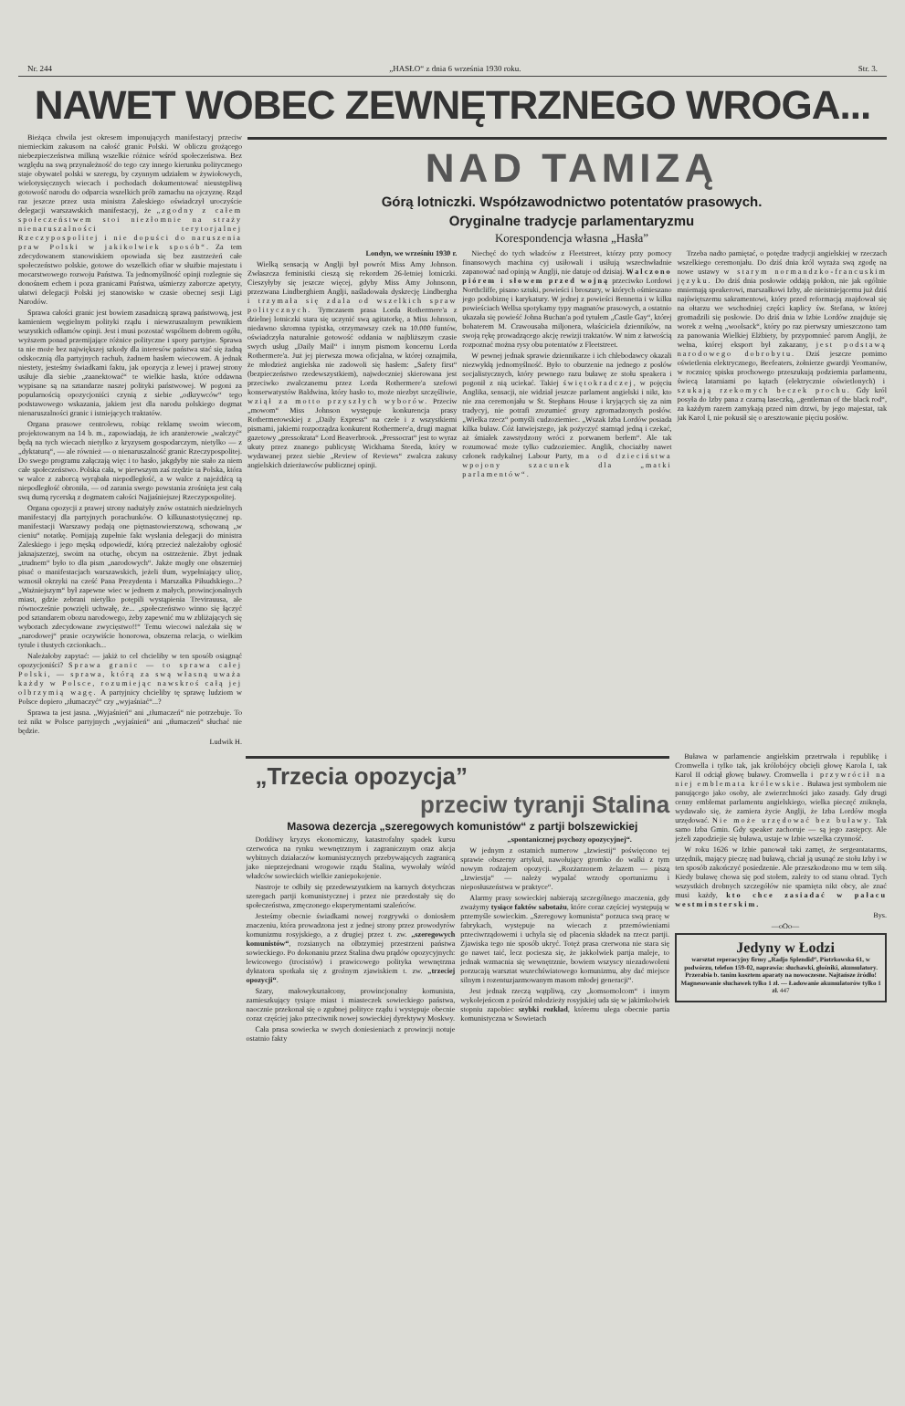Nr. 244 „HASŁO“ z dnia 6 września 1930 roku. Str. 3.
NAWET WOBEC ZEWNĘTRZNEGO WROGA...
Bieżąca chwila jest okresem imponujących manifestacyj przeciw niemieckim zakusom na całość granic Polski. W obliczu grożącego niebezpieczeństwa milkną wszelkie różnice wśród społeczeństwa. Bez względu na swą przynależność do tego czy innego kierunku politycznego staje obywatel polski w szeregu, by czynnym udziałem w żywiołowych, wielotysięcznych wiecach i pochodach dokumentować nieustępliwą gotowość narodu do odparcia wszelkich prób zamachu na ojczyznę. Rząd raz jeszcze przez usta ministra Zaleskiego oświadczył uroczyście delegacji warszawskich manifestacyj, że „zgodny z całem społeczeństwem stoi niezłomnie na straży nienaruszalności terytorjalnej Rzeczypospolitej i nie dopuści do naruszenia praw Polski w jakikolwiek sposób“. Za tem zdecydowanem stanowiskiem opowiada się bez zastrzeżeń całe społeczeństwo polskie, gotowe do wszelkich ofiar w służbie majestatu i mocarstwowego rozwoju Państwa. Ta jednomyślność opinji rozlegnie się donośnem echem i poza granicami Państwa, uśmierzy zaborcze apetyty, ułatwi delegacji Polski jej stanowisko w czasie obecnej sesji Ligi Narodów.
Sprawa całości granic jest bowiem zasadniczą sprawą państwową, jest kamieniem węgielnym polityki rządu i niewzruszalnym pewnikiem wszystkich odłamów opinji. Jest i musi pozostać wspólnem dobrem ogółu, wyższem ponad przemijające różnice polityczne i spory partyjne. Sprawa ta nie może bez największej szkody dla interesów państwa stać się żadną odskocznią dla partyjnych rachub, żadnem hasłem wiecowem. A jednak niestety, jesteśmy świadkami faktu, jak opozycja z lewej i prawej strony usiłuje dla siebie „zaanektować“ te wielkie hasła, które oddawna wypisane są na sztandarze naszej polityki państwowej. W pogoni za popularnością opozycjoniści czynią z siebie „odkrywców“ tego podstawowego wskazania, jakiem jest dla narodu polskiego dogmat nienaruszalności granic i istniejących traktatów.
Organa prasowe centrolewu, robiąc reklamę swoim wiecom, projektowanym na 14 b. m., zapowiadają, że ich aranżerowie „walczyć“ będą na tych wiecach nietylko z kryzysem gospodarczym, nietylko — z „dyktaturą“, — ale również — o nienaruszalność granic Rzeczypospolitej. Do swego programu załączają więc i to hasło, jakgdyby nie stało za niem całe społeczeństwo. Polska cała, w pierwszym zaś rzędzie ta Polska, która w walce z zaborcą wyrąbała niepodległość, a w walce z najeźdźcą tą niepodległość obroniła, — od zarania swego powstania zrośnięta jest całą swą dumą rycerską z dogmatem całości Najjaśniejszej Rzeczypospolitej.
Organa opozycji z prawej strony nadużyły znów ostatnich niedzielnych manifestacyj dla partyjnych porachunków. O kilkunastotysięcznej np. manifestacji Warszawy podają one piętnastowierszową, schowaną „w cieniu“ notatkę. Pomijają zupełnie fakt wysłania delegacji do ministra Zaleskiego i jego męską odpowiedź, którą przecież należałoby ogłosić jaknajszerzej, swoim na otuchę, obcym na ostrzeżenie. Zbyt jednak „trudnem“ było to dla pism „narodowych“. Jakże mogły one obszerniej pisać o manifestacjach warszawskich, jeżeli tłum, wypełniający ulicę, wznosił okrzyki na cześć Pana Prezydenta i Marszałka Piłsudskiego...? „Ważniejszym“ był zapewne wiec w jednem z małych, prowincjonalnych miast, gdzie zebrani nietylko potępili wystąpienia Trevirauusa, ale równocześnie powzięli uchwałę, że... „społeczeństwo winno się łączyć pod sztandarem obozu narodowego, żeby zapewnić mu w zbliżających się wyborach zdecydowane zwycięstwo!!“ Temu wiecowi należała się w „narodowej“ prasie oczywiście honorowa, obszerna relacja, o wielkim tytule i tłustych czcionkach...
Należałoby zapytać: — jakiż to cel chcieliby w ten sposób osiągnąć opozycjoniści? Sprawa granic — to sprawa całej Polski, — sprawa, którą za swą własną uważa każdy w Polsce, rozumiejąc nawskroś całą jej olbrzymią wagę. A partyjnicy chcieliby tę sprawę ludziom w Polsce dopiero „tłumaczyć“ czy „wyjaśniać“...?
Sprawa ta jest jasna. „Wyjaśnień“ ani „tłumaczeń“ nie potrzebuje. To też nikt w Polsce partyjnych „wyjaśnień“ ani „tłumaczeń“ słuchać nie będzie.
Ludwik H.
NAD TAMIZĄ
Górą lotniczki. Współzawodnictwo potentatów prasowych.
Oryginalne tradycje parlamentaryzmu
Korespondencja własna „Hasła”
Londyn, we wrześniu 1930 r.
Wielką sensacją w Anglji był powrót Miss Amy Johnson. Zwłaszcza feministki cieszą się rekordem 26-letniej lotniczki. Cieszyłyby się jeszcze więcej, gdyby Miss Amy Johnsonn, przezwana Lindberghiem Anglji, naśladowała dyskrecję Lindbergha i trzymała się zdala od wszelkich spraw politycznych. Tymczasem prasa Lorda Rothermere'a z dzielnej lotniczki stara się uczynić swą agitatorkę, a Miss Johnson, niedawno skromna typistka, otrzymawszy czek na 10.000 funtów, oświadczyła naturalnie gotowość oddania w najbliższym czasie swych usług „Daily Mail“ i innym pismom koncernu Lorda Rothermere'a. Już jej pierwsza mowa oficjalna, w której oznajmiła, że młodzież angielska nie zadowoli się hasłem: „Safety first“ (bezpieczeństwo rzedewszystkiem), najwdoczniej skierowana jest przeciwko zwalczanemu przez Lorda Rothermere'a szefowi konserwatystów Baldwina, który hasło to, może niezbyt szczęśliwie, wziął za motto przyszłych wyborów. Przeciw „mowom“ Miss Johnson występuje konkurencja prasy Rothermerowskiej z „Daily Express“ na czele i z wszystkiemi pismami, jakiemi rozporządza konkurent Rothermere'a, drugi magnat gazetowy „pressokrata“ Lord Beaverbrook. „Pressocrat“ jest to wyraz ukuty przez znanego publicystę Wickhama Steeda, który w wydawanej przez siebie „Review of Reviews“ zwalcza zakusy angielskich dzierżawców publicznej opinji.
Niechęć do tych władców z Fleetstreet, którzy przy pomocy finansowych machina cyj usiłowali i usiłują wszechwładnie zapanować nad opinją w Anglji, nie datuje od dzisiaj. Walczono piórem i słowem przed wojną przeciwko Lordowi Northcliffe, pisano sztuki, powieści i broszury, w których ośmieszano jego podobiznę i karykatury. W jednej z powieści Bennetta i w kilku powieściach Wellsa spotykamy typy magnatów prasowych, a ostatnio ukazała się powieść Johna Buchan'a pod tytułem „Castle Gay“, której bohaterem M. Crawousaba miljonera, właściciela dzienników, na swoją rękę prowadzącego akcję rewizji traktatów. W nim z łatwością rozpoznać można rysy obu potentatów z Fleetstreet.
W pewnej jednak sprawie dziennikarze i ich chlebodawcy okazali niezwykłą jednomyślność. Było to oburzenie na jednego z posłów socjalistycznych, który pewnego razu buławę ze stołu speakera i pogonił z nią uciekać. Takiej świętokradczej, w pojęciu Anglika, sensacji, nie widział jeszcze parlament angielski i nikt, kto nie zna ceremonjału w St. Stephans House i kryjących się za nim tradycyj, nie potrafi zrozumieć grozy zgromadzonych posłów. „Wielka rzecz“ pomyśli cudzoziemiec. „Wszak Izba Lordów posiada kilka buław. Cóż łatwiejszego, jak pożyczyć stamtąd jedną i czekać, aż śmiałek zawstydzony wróci z porwanem berłem“. Ale tak rozumować może tylko cudzoziemiec. Anglik, chociażby nawet członek radykalnej Labour Party, ma od dzieciństwa wpojony szacunek dla „matki parlamentów“.
Trzeba nadto pamiętać, o potędze tradycji angielskiej w rzeczach wszelkiego ceremonjału. Do dziś dnia król wyraża swą zgodę na nowe ustawy w starym normandzko-francuskim języku. Do dziś dnia posłowie oddają pokłon, nie jak ogólnie mniemają speakerowi, marszałkowi Izby, ale nieistniejącemu już dziś najświętszemu sakramentowi, który przed reformacją znajdował się na ołtarzu we wschodniej części kaplicy św. Stefana, w której gromadzili się posłowie. Do dziś dnia w Izbie Lordów znajduje się worek z wełną „woolsack“, który po raz pierwszy umieszczono tam za panowania Wielkiej Elżbiety, by przypomnieć parom Anglji, że wełna, której eksport był zakazany, jest podstawą narodowego dobrobytu. Dziś jeszcze pomimo oświetlenia elektrycznego, Beefeaters, żołnierze gwardji Yeomanów, w rocznicę spisku prochowego przeszukują podziemia parlamentu, świecą latarniami po kątach (elektrycznie oświetlonych) i szukają rzekomych beczek prochu. Gdy król posyła do Izby pana z czarną laseczką, „gentleman of the black rod“, za każdym razem zamykają przed nim drzwi, by jego majestat, tak jak Karol I, nie pokusił się o aresztowanie pięciu posłów.
„Trzecia opozycja”
przeciw tyranji Stalina
Masowa dezercja „szeregowych komunistów“ z partji bolszewickiej
Dotkliwy kryzys ekonomiczny, katastrofalny spadek kursu czerwońca na rynku wewnętrznym i zagranicznym oraz akcja wybitnych działaczów komunistycznych przebywających zagranicą jako nieprzejednani wrogowie rządu Stalina, wywołały wśród władców sowieckich wielkie zaniepokojenie.
Nastroje te odbiły się przedewszystkiem na karnych dotychczas szeregach partji komunistycznej i przez nie przedostały się do społeczeństwa, zmęczonego eksperymentami szaleńców.
Jesteśmy obecnie świadkami nowej rozgrywki o doniosłem znaczeniu, która prowadzona jest z jednej strony przez prowodyrów komunizmu rosyjskiego, a z drugiej przez t. zw. „szeregowych komunistów“, rozsianych na olbrzymiej przestrzeni państwa sowieckiego. Po dokonaniu przez Stalina dwu prądów opozycyjnych: lewicowego (trocistów) i prawicowego polityka wewnętrzna dyktatora spotkała się z groźnym zjawiskiem t. zw. „trzeciej opozycji“.
Szary, małowykształcony, prowincjonalny komunista, zamieszkujący tysiące miast i miasteczek sowieckiego państwa, naocznie przekonał się o zgubnej polityce rządu i występuje obecnie coraz częściej jako przeciwnik nowej sowieckiej dyrektywy Moskwy.
Cała prasa sowiecka w swych doniesieniach z prowincji notuje ostatnio fakty
„spontanicznej psychozy opozycyjnej“.
W jednym z ostatnich numerow „Izwiestij“ poświęcono tej sprawie obszerny artykuł, nawołujący gromko do walki z tym nowym rodzajem opozycji. „Rozżarzonem żelazem — piszą „Izwiestja“ — należy wypalać wrzody oportunizmu i nieposłuszeństwa w praktyce“.
Alarmy prasy sowieckiej nabierają szczególnego znaczenia, gdy zważymy tysiące faktów sabotażu, które coraz częściej występują w przemyśle sowieckim. „Szeregowy komunista“ porzuca swą pracę w fabrykach, występuje na wiecach z przemówieniami przeciwrządowemi i uchyla się od płacenia składek na rzecz partji. Zjawiska tego nie sposób ukryć. Totęż prasa czerwona nie stara się go nawet taić, lecz pociesza się, że jakkolwiek partja maleje, to jednak wzmacnia się wewnętrznie, bowiem wszyscy niezadowoleni porzucają warsztat wszechświatowego komunizmu, aby dać miejsce silnym i rozentuzjazmowanym masom młodej generacji“.
Jest jednak rzeczą wątpliwą, czy „komsomolcom“ i innym wykolejeńcom z pośród młodzieży rosyjskiej uda się w jakimkolwiek stopniu zapobiec szybki rozkład, któremu ulega obecnie partia komunistyczna w Sowietach
Buława w parlamencie angielskim przetrwała i republikę i Cromwella i tylko tak, jak królobójcy obcięli głowę Karola I, tak Karol II odciął głowę buławy. Cromwella i przywrócił na niej emblemata królewskie. Buława jest symbolem nie panującego jako osoby, ale zwierzchności jako zasady. Gdy drugi cenny emblemat parlamentu angielskiego, wielka pieczęć zniknęła, wydawało się, że zamiera życie Anglji, że Izba Lordów mogła urzędować. Nie może urzędować bez buławy. Tak samo Izba Gmin. Gdy speaker zachoruje — są jego zastępcy. Ale jeżeli zapodziejie się buława, ustaje w Izbie wszelka czynność.
W roku 1626 w Izbie panował taki zamęt, że sergeantatarms, urzędnik, mający pieczę nad buławą, chciał ją usunąć ze stołu Izby i w ten sposób zakończyć posiedzenie. Ale przeszkodzono mu w tem siłą. Kiedy buławę chowa się pod stołem, zależy to od stanu obrad. Tych wszystkich drobnych szczegółów nie spamięta nikt obcy, ale znać musi każdy, kto chce zasiadać w pałacu westminsterskim.
Bys.
—oOo—
Jedyny w Łodzi
warsztat reperacyjny firmy „Radjo Splendid“, Piotrkowska 61, w podwórzu, telefon 159-02, naprawia: słuchawki, głośniki, akumulatory. Przerabia b. tanim kosztem aparaty na nowoczesne. Najtańsze źródło! Magnesowanie słuchawek tylko 1 zł. — Ładowanie akumulatorów tylko 1 zł. 447